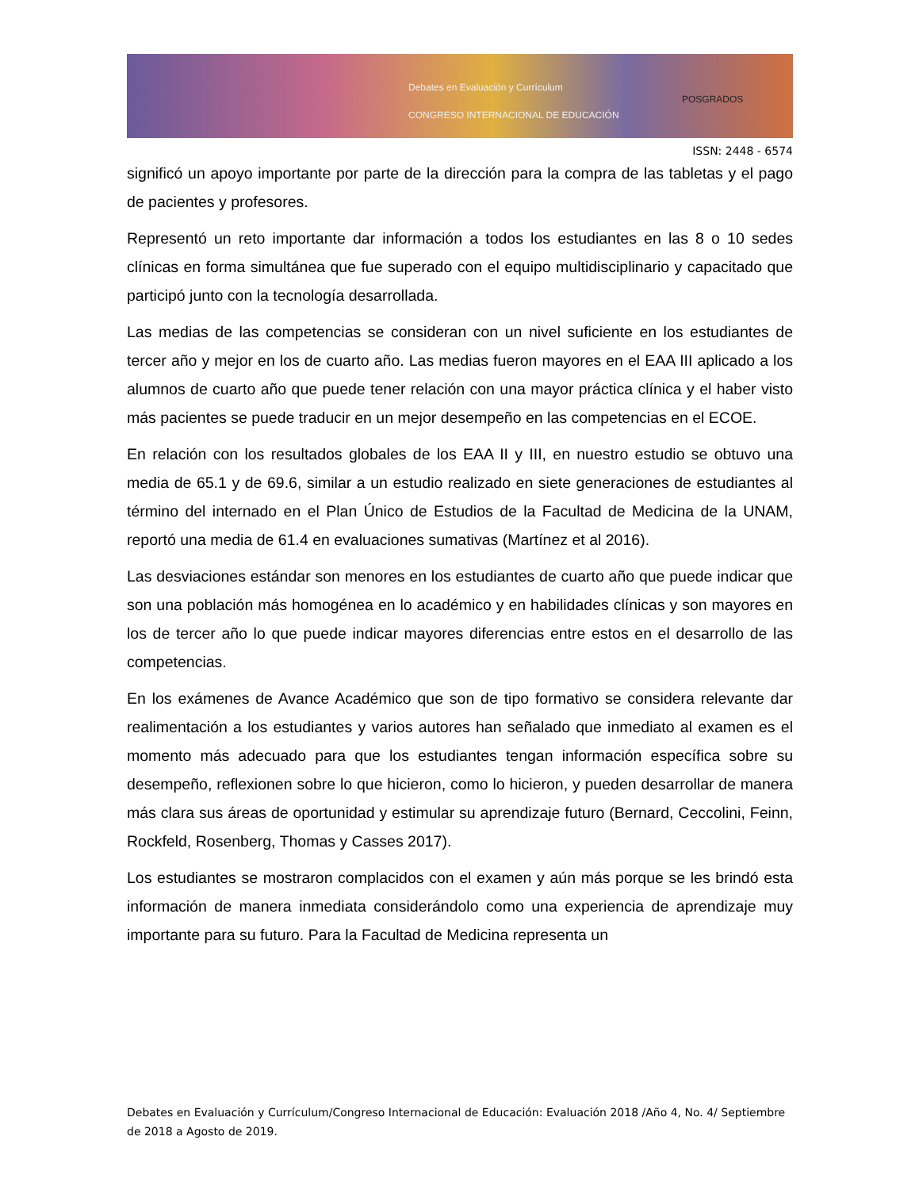Debates en Evaluación y Currículum
CONGRESO INTERNACIONAL DE EDUCACIÓN
POSGRADOS
ISSN: 2448 - 6574
significó un apoyo importante por parte de la dirección para la compra de las tabletas y el pago de pacientes y profesores.
Representó un reto importante dar información a todos los estudiantes en las 8 o 10 sedes clínicas en forma simultánea que fue superado con el equipo multidisciplinario y capacitado que participó junto con la tecnología desarrollada.
Las medias de las competencias se consideran con un nivel suficiente en los estudiantes de tercer año y mejor en los de cuarto año. Las medias fueron mayores en el EAA III aplicado a los alumnos de cuarto año que puede tener relación con una mayor práctica clínica y el haber visto más pacientes se puede traducir en un mejor desempeño en las competencias en el ECOE.
En relación con los resultados globales de los EAA II y III, en nuestro estudio se obtuvo una media de 65.1 y de 69.6, similar a un estudio realizado en siete generaciones de estudiantes al término del internado en el Plan Único de Estudios de la Facultad de Medicina de la UNAM, reportó una media de 61.4 en evaluaciones sumativas (Martínez et al 2016).
Las desviaciones estándar son menores en los estudiantes de cuarto año que puede indicar que son una población más homogénea en lo académico y en habilidades clínicas y son mayores en los de tercer año lo que puede indicar mayores diferencias entre estos en el desarrollo de las competencias.
En los exámenes de Avance Académico que son de tipo formativo se considera relevante dar realimentación a los estudiantes y varios autores han señalado que inmediato al examen es el momento más adecuado para que los estudiantes tengan información específica sobre su desempeño, reflexionen sobre lo que hicieron, como lo hicieron, y pueden desarrollar de manera más clara sus áreas de oportunidad y estimular su aprendizaje futuro (Bernard, Ceccolini, Feinn, Rockfeld, Rosenberg, Thomas y Casses 2017).
Los estudiantes se mostraron complacidos con el examen y aún más porque se les brindó esta información de manera inmediata considerándolo como una experiencia de aprendizaje muy importante para su futuro. Para la Facultad de Medicina representa un
Debates en Evaluación y Currículum/Congreso Internacional de Educación: Evaluación 2018 /Año 4, No. 4/ Septiembre de 2018 a Agosto de 2019.